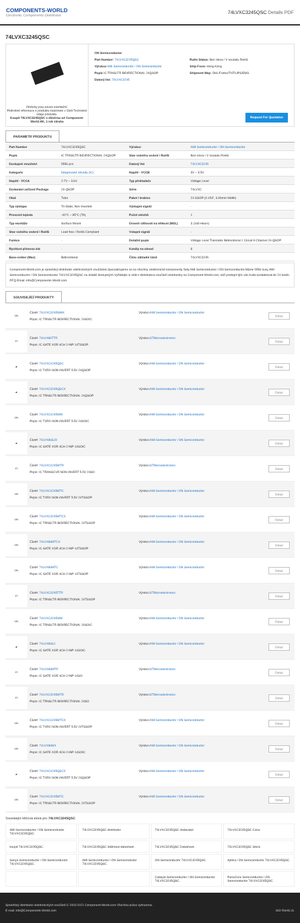COMPONENTS-WORLD
Electronic Components Distributor
74LVXC3245QSC Details PDF
74LVXC3245QSC
Obrázky jsou pouze orientační.
Podrobné informace o produktu naleznete v části Technické údaje produktu.
Koupit 74LVXC3245QSC s důvěrou od Component-World.HK, 1 rok záruka
ON Semiconductor
Part Number: 74LVXC3245QSC
Výrobce AMI Semiconductor / ON Semiconductor
Popis IC TRNSLTR BIDIRECTIONAL 24QSOP
Datový list: 74LVXC3245
RoHs Status: Bez olova / V souladu RoHS
Ship From: Hong Kong
Shipment Way: DHL/Fedex/TNT/UPS/EMS
Request For Quotation
PARAMETR PRODUKTU
| Part Number | 74LVXC3245QSC | Výrobce | AMI Semiconductor / ON Semiconductor |
| Popis | IC TRNSLTR BIDIRECTIONAL 24QSOP | Stav volného vedení / RoHS | Bez olova / V souladu RoHS |
| Dostupné množství | 5556 pcs | Datový list | 74LVXC3245 |
| Kategorie | Integrované obvody (IC) | Napětí - VCCB | 3V ~ 5.5V |
| Napětí - VCCA | 2.7V ~ 3.6V | Typ překladače | Voltage Level |
| Dodavatel zařízení Package | 24-QSOP | Série | 74LVXC |
| Obal | Tube | Paket / krabice | 24-SSOP (0.154", 3.90mm Width) |
| Typ výstupu | Tri-State, Non-Inverted | Výstupní signál | - |
| Provozní teplota | -40°C ~ 85°C (TA) | Počet okruhů | 1 |
| Typ montáže | Surface Mount | Úroveň citlivosti na vlhkost (MSL) | 3 (168 Hours) |
| Stav volného vedení / RoHS | Lead free / RoHS Compliant | Vstupní signál | - |
| Funkce | - | Detailní popis | Voltage Level Translator Bidirectional 1 Circuit 8 Channel 24-QSOP |
| Rychlost přenosu dat | - | Kanály na obvod | 8 |
| Base-emiter (Max) | Bidirectional | Číslo základní části | 74LVXC3245 |
Component-World.com je spolehlivý distributor elektronických součástek.Specializujeme se na všechny elektronické komponenty řady AMI Semiconductor / ON Semiconductor.Máme 5556 kusy AMI Semiconductor / ON Semiconductor 74LVXC3245QSC na skladě dostupných.Vyžádejte si citát z distributora součástí elektroniky na Component-World.com, náš prodejní tým vás bude kontaktovat do 24 hodin.
RFQ Email: info@Components-World.com
SOUVISEJÍCÍ PRODUKTY
ON
Část#: 74LVXC3245WMX Výrobci: AMI Semiconductor / ON Semiconductor
Popis: IC TRNSLTR BIDIRECTIONAL 24SOIC
Dotaz
ST
Část#: 74LVX86TTR Výrobci: STMicroelectronics
Popis: IC GATE XOR 4CH 2-INP 14TSSOP
Dotaz
▰
Část#: 74LVXC4245QSC Výrobci: AMI Semiconductor / ON Semiconductor
Popis: IC TXRX NON-INVERT 5.5V 24QSOP
Dotaz
▰
Část#: 74LVXC3245QSCX Výrobci: AMI Semiconductor / ON Semiconductor
Popis: IC TRNSLTR BIDIRECTIONAL 24QSOP
Dotaz
ON
Část#: 74LVXC4245WM Výrobci: AMI Semiconductor / ON Semiconductor
Popis: IC TXRX NON-INVERT 5.5V 24SOIC
Dotaz
▰
Část#: 74LVX86SJX Výrobci: AMI Semiconductor / ON Semiconductor
Popis: IC GATE XOR 4CH 2-INP 14SOIC
Dotaz
ST
Část#: 74LVXC4245MTR Výrobci: STMicroelectronics
Popis: IC TRANSCVR NON-INVERT 5.5V 24SO
Dotaz
ON
Část#: 74LVXC4245MTC Výrobci: AMI Semiconductor / ON Semiconductor
Popis: IC TXRX NON-INVERT 5.5V 24TSSOP
Dotaz
ON
Část#: 74LVXC3245MTCX Výrobci: AMI Semiconductor / ON Semiconductor
Popis: IC TRNSLTR BIDIRECTIONAL 24TSSOP
Dotaz
ON
Část#: 74LVX86MTCX Výrobci: AMI Semiconductor / ON Semiconductor
Popis: IC GATE XOR 4CH 2-INP 14TSSOP
Dotaz
ON
Část#: 74LVX86MTC Výrobci: AMI Semiconductor / ON Semiconductor
Popis: IC GATE XOR 4CH 2-INP 14TSSOP
Dotaz
ST
Část#: 74LVXC3245TTR Výrobci: STMicroelectronics
Popis: IC TRNSLTR BIDIRECTIONAL 24TSSOP
Dotaz
ON
Část#: 74LVXC3245WM Výrobci: AMI Semiconductor / ON Semiconductor
Popis: IC TRNSLTR BIDIRECTIONAL 24SOIC
Dotaz
▰
Část#: 74LVX86SJ Výrobci: AMI Semiconductor / ON Semiconductor
Popis: IC GATE XOR 4CH 2-INP 14SOIC
Dotaz
ST
Část#: 74LVX86MTR Výrobci: STMicroelectronics
Popis: IC GATE XOR 4CH 2-INP 14SO
Dotaz
ST
Část#: 74LVXC3245MTR Výrobci: STMicroelectronics
Popis: IC TRNSLTR BIDIRECTIONAL 24SO
Dotaz
ON
Část#: 74LVXC4245MTCX Výrobci: AMI Semiconductor / ON Semiconductor
Popis: IC TXRX NON-INVERT 5.5V 24TSSOP
Dotaz
ON
Část#: 74LVX86MX Výrobci: AMI Semiconductor / ON Semiconductor
Popis: IC GATE XOR 4CH 2-INP 14SOIC
Dotaz
▰
Část#: 74LVXC4245QSCX Výrobci: AMI Semiconductor / ON Semiconductor
Popis: IC TXRX NON-INVERT 5.5V 24QSOP
Dotaz
ON
Část#: 74LVXC3245MTC Výrobci: AMI Semiconductor / ON Semiconductor
Popis: IC TRNSLTR BIDIRECTIONAL 24TSSOP
Dotaz
Související klíčová slova pro 74LVXC3245QSC
AMI Semiconductor / ON Semiconductor 74LVXC3245QSC.
74LVXC3245QSC distributor
74LVXC3245QSC dodavatel
74LVXC3245QSC Cena
koupit 74LVXC3245QSC.
74LVXC3245QSC Stáhnout datasheet.
74LVXC3245QSC Datasheet.
74LVXC3245QSC Stock.
Sanyo Semiconductor / ON Semiconductor 74LVXC3245QSC.
AMI Semiconductor / ON Semiconductor 74LVXC3245QSC.
ON Semiconductor 74LVXC3245QSC.
Aptina / ON Semiconductor 74LVXC3245QSC.
Catalyst Semiconductor / ON Semiconductor 74LVXC3245QSC.
PulseCore Semiconductor / ON Semiconductor 74LVXC3245QSC.
Spolehlivý distributor elektronických součástí © 2003-2021 Component-World.com Všechna práva vyhrazena.
E-mail: info@Components-World.com ISO RoHS UL